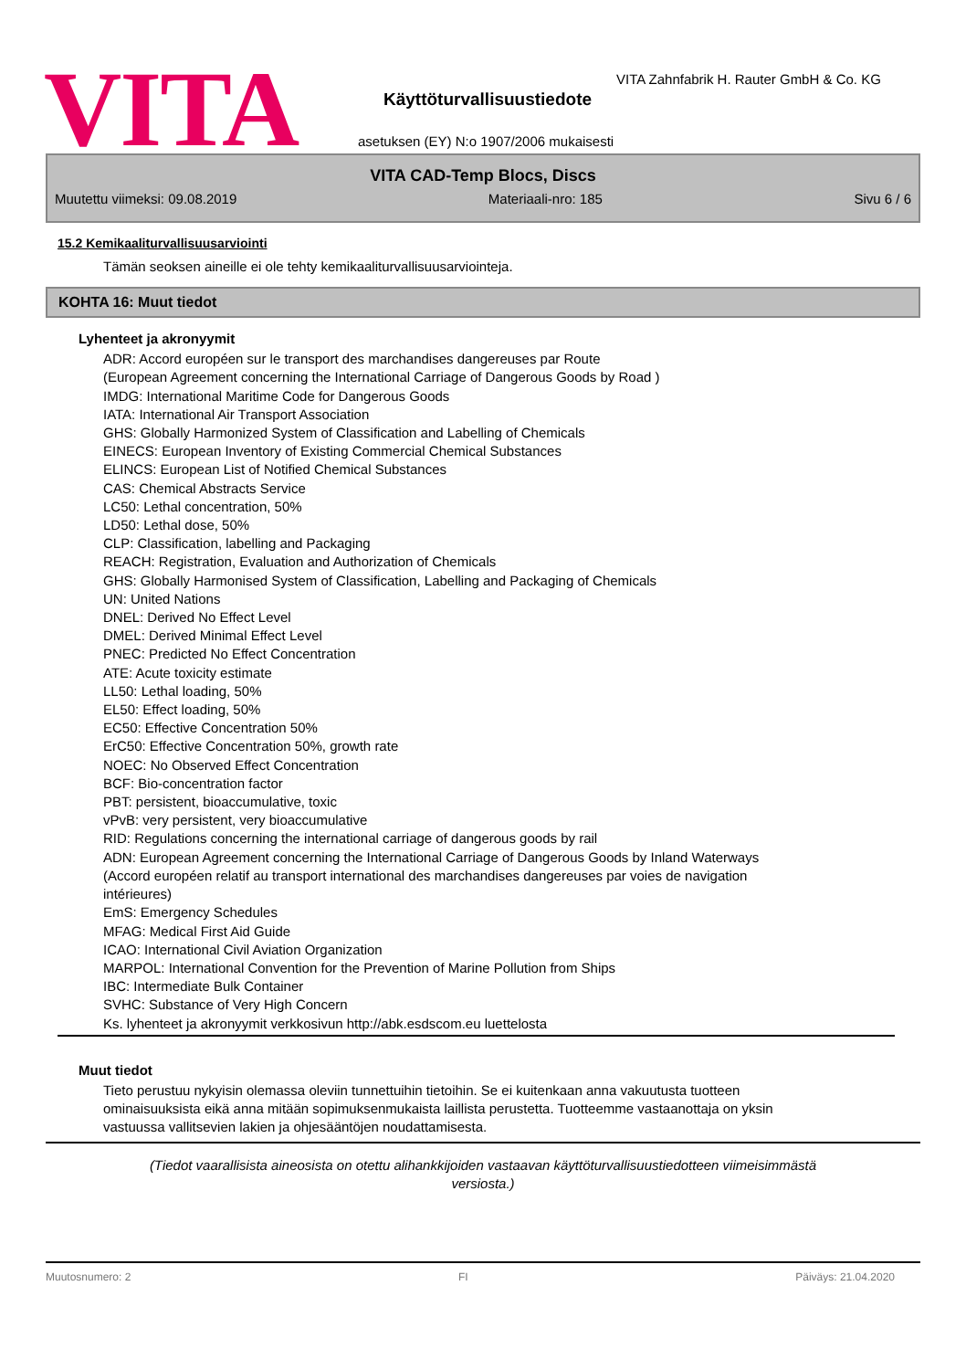VITA
VITA Zahnfabrik H. Rauter GmbH & Co. KG
Käyttöturvallisuustiedote
asetuksen (EY) N:o 1907/2006 mukaisesti
VITA CAD-Temp Blocs, Discs
Muutettu viimeksi: 09.08.2019 Materiaali-nro: 185 Sivu 6 / 6
15.2 Kemikaaliturvallisuusarviointi
Tämän seoksen aineille ei ole tehty kemikaaliturvallisuusarviointeja.
KOHTA 16: Muut tiedot
Lyhenteet ja akronyymit
ADR: Accord européen sur le transport des marchandises dangereuses par Route
(European Agreement concerning the International Carriage of Dangerous Goods by Road )
IMDG: International Maritime Code for Dangerous Goods
IATA: International Air Transport Association
GHS: Globally Harmonized System of Classification and Labelling of Chemicals
EINECS: European Inventory of Existing Commercial Chemical Substances
ELINCS: European List of Notified Chemical Substances
CAS: Chemical Abstracts Service
LC50: Lethal concentration, 50%
LD50: Lethal dose, 50%
CLP: Classification, labelling and Packaging
REACH: Registration, Evaluation and Authorization of Chemicals
GHS: Globally Harmonised System of Classification, Labelling and Packaging of Chemicals
UN: United Nations
DNEL: Derived No Effect Level
DMEL: Derived Minimal Effect Level
PNEC: Predicted No Effect Concentration
ATE: Acute toxicity estimate
LL50: Lethal loading, 50%
EL50: Effect loading, 50%
EC50: Effective Concentration 50%
ErC50: Effective Concentration 50%, growth rate
NOEC: No Observed Effect Concentration
BCF: Bio-concentration factor
PBT: persistent, bioaccumulative, toxic
vPvB: very persistent, very bioaccumulative
RID: Regulations concerning the international carriage of dangerous goods by rail
ADN: European Agreement concerning the International Carriage of Dangerous Goods by Inland Waterways
(Accord européen relatif au transport international des marchandises dangereuses par voies de navigation
intérieures)
EmS: Emergency Schedules
MFAG: Medical First Aid Guide
ICAO: International Civil Aviation Organization
MARPOL: International Convention for the Prevention of Marine Pollution from Ships
IBC: Intermediate Bulk Container
SVHC: Substance of Very High Concern
Ks. lyhenteet ja akronyymit verkkosivun http://abk.esdscom.eu luettelosta
Muut tiedot
Tieto perustuu nykyisin olemassa oleviin tunnettuihin tietoihin. Se ei kuitenkaan anna vakuutusta tuotteen ominaisuuksista eikä anna mitään sopimuksenmukaista laillista perustetta. Tuotteemme vastaanottaja on yksin vastuussa vallitsevien lakien ja ohjesääntöjen noudattamisesta.
(Tiedot vaarallisista aineosista on otettu alihankkijoiden vastaavan käyttöturvallisuustiedotteen viimeisimmästä versiosta.)
Muutosnumero: 2 FI Päiväys: 21.04.2020